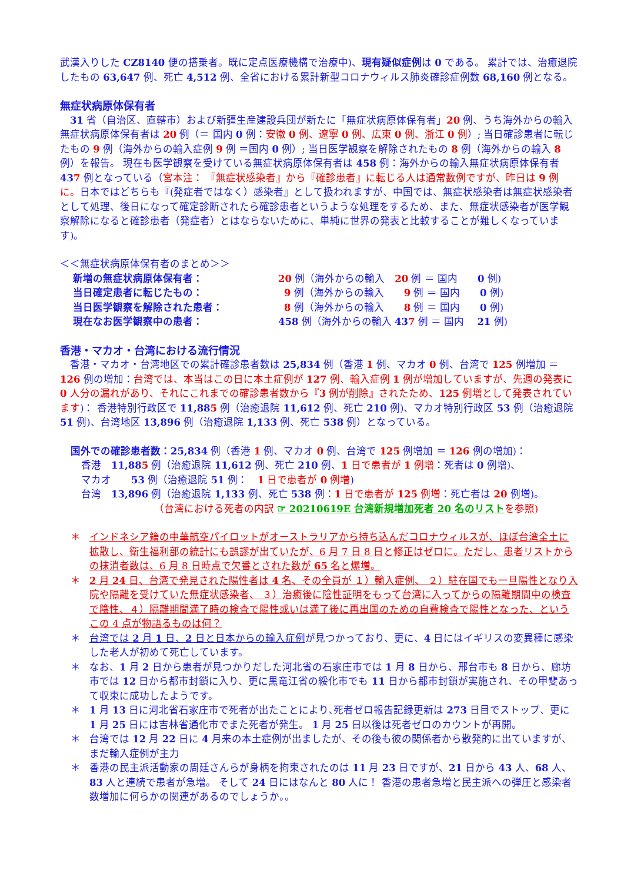武漢入りした CZ8140 便の搭乗者。既に定点医療機構で治療中)、現有疑似症例は 0 である。 累計では、治癒退院したもの 63,647 例、死亡 4,512 例、全省における累計新型コロナウィルス肺炎確診症例数 68,160 例となる。
無症状病原体保有者
　31 省（自治区、直轄市）および新疆生産建設兵団が新たに「無症状病原体保有者」20 例、うち海外からの輸入無症状病原体保有者は 20 例（＝ 国内 0 例：安徽 0 例、遼寧 0 例、広東 0 例、浙江 0 例）; 当日確診患者に転じたもの 9 例（海外からの輸入症例 9 例 ＝国内 0 例）; 当日医学観察を解除されたもの 8 例（海外からの輸入 8 例）を報告。 現在も医学観察を受けている無症状病原体保有者は 458 例：海外からの輸入無症状病原体保有者 437 例となっている（宮本注： 『無症状感染者』から『確診患者』に転じる人は通常数例ですが、昨日は 9 例に。日本ではどちらも『(発症者ではなく）感染者』として扱われますが、中国では、無症状感染者は無症状感染者として処理、後日になって確定診断されたら確診患者というような処理をするため、また、無症状感染者が医学観察解除になると確診患者（発症者）とはならないために、単純に世界の発表と比較することが難しくなっています)。
＜＜無症状病原体保有者のまとめ＞＞
| 新増の無症状病原体保有者： | 20 例（海外からの輸入 20 例 ＝ 国内 0 例) |
| 当日確定患者に転じたもの： | 9 例（海外からの輸入 9 例 ＝ 国内 0 例) |
| 当日医学観察を解除された患者： | 8 例（海外からの輸入 8 例 ＝ 国内 0 例) |
| 現在なお医学観察中の患者： | 458 例（海外からの輸入 43 7 例 ＝ 国内 21 例) |
香港・マカオ・台湾における流行情況
　香港・マカオ・台湾地区での累計確診患者数は 25,834 例（香港 1 例、マカオ 0 例、台湾で 125 例増加 ＝ 126 例の増加：台湾では、本当はこの日に本土症例が 127 例、輸入症例 1 例が増加していますが、先週の発表に 0 人分の漏れがあり、それにこれまでの確診患者数から『3 例が削除』されたため、125 例増として発表されています)： 香港特別行政区で 11,885 例（治癒退院 11,612 例、死亡 210 例)、マカオ特別行政区 53 例（治癒退院 51 例)、台湾地区 13,896 例（治癒退院 1,133 例、死亡 538 例）となっている。
国外での確診患者数：25,834 例（香港 1 例、マカオ 0 例、台湾で 125 例増加 ＝ 126 例の増加)：
香港　11,885 例（治癒退院 11,612 例、死亡 210 例、1 日で患者が 1 例増：死者は 0 例増)、
マカオ　　53 例（治癒退院 51 例：　1 日で患者が 0 例増)
台湾　13,896 例（治癒退院 1,133 例、死亡 538 例：1 日で患者が 125 例増：死亡者は 20 例増)。
（台湾における死者の内訳 ☞ 20210619E 台湾新規増加死者 20 名のリストを参照)
＊ インドネシア籍の中華航空パイロットがオーストラリアから持ち込んだコロナウィルスが、ほぼ台湾全土に拡散し、衛生福利部の統計にも誤謬が出ていたが、6 月 7 日 8 日と修正はゼロに。ただし、患者リストからの抹消者数は、6 月 8 日時点で欠番とされた数が 65 名と爆増。
＊ 2 月 24 日、台湾で発見された陽性者は 4 名、その全員が １）輸入症例、 ２）駐在国でも一旦陽性となり入院や隔離を受けていた無症状感染者、 ３）治癒後に陰性証明をもって台湾に入ってからの隔離期間中の検査で陰性、４）隔離期間満了時の検査で陽性或いは満了後に再出国のための自費検査で陽性となった、というこの 4 点が物語るものは何？
＊ 台湾では 2 月 1 日、2 日と日本からの輸入症例が見つかっており、更に、4 日にはイギリスの変異種に感染した老人が初めて死亡しています。
＊ なお、1 月 2 日から患者が見つかりだした河北省の石家庄市では 1 月 8 日から、邢台市も 8 日から、廊坊市では 12 日から都市封鎖に入り、更に黒竜江省の綏化市でも 11 日から都市封鎖が実施され、その甲斐あって収束に成功したようです。
＊ 1 月 13 日に河北省石家庄市で死者が出たことにより､死者ゼロ報告記録更新は 273 日目でストップ、更に 1 月 25 日には吉林省通化市でまた死者が発生。 1 月 25 日以後は死者ゼロのカウントが再開。
＊ 台湾では 12 月 22 日に 4 月来の本土症例が出ましたが、その後も彼の関係者から散発的に出ていますが、まだ輸入症例が主力
＊ 香港の民主派活動家の周廷さんらが身柄を拘束されたのは 11 月 23 日ですが、21 日から 43 人、68 人、83 人と連続で患者が急増。 そして 24 日にはなんと 80 人に！ 香港の患者急増と民主派への弾圧と感染者数増加に何らかの関連があるのでしょうか。。